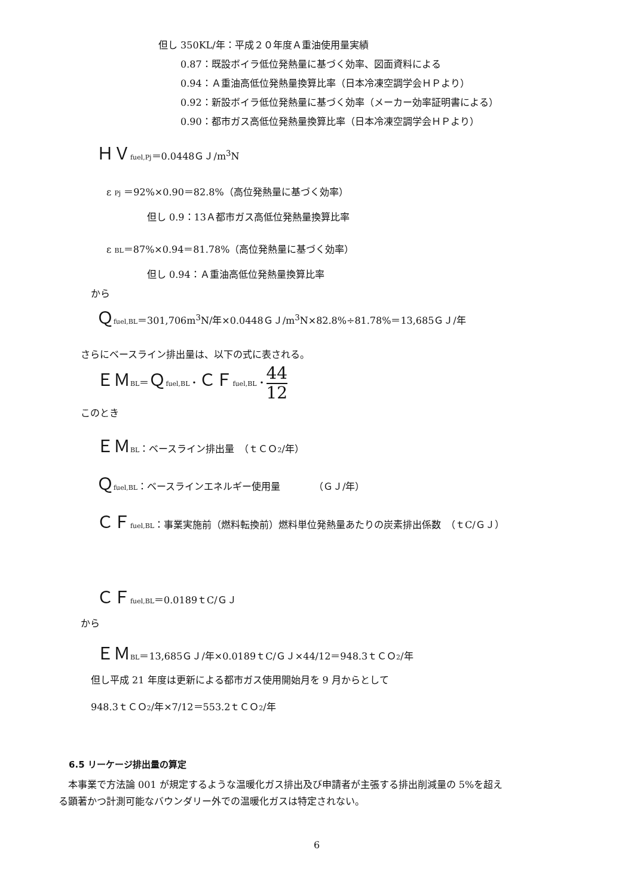但し 350KL/年：平成２０年度Ａ重油使用量実績
0.87：既設ボイラ低位発熱量に基づく効率、図面資料による
0.94：Ａ重油高低位発熱量換算比率（日本冷凍空調学会ＨＰより）
0.92：新設ボイラ低位発熱量に基づく効率（メーカー効率証明書による）
0.90：都市ガス高低位発熱量換算比率（日本冷凍空調学会ＨＰより）
ＨＶ<sub>fuel,Pj</sub>＝0.0448ＧＪ/m<sup>3</sup>N
ε <sub>Pj</sub> ＝92%×0.90＝82.8%（高位発熱量に基づく効率）
但し 0.9：13Ａ都市ガス高低位発熱量換算比率
ε <sub>BL</sub>＝87%×0.94＝81.78%（高位発熱量に基づく効率）
但し 0.94：Ａ重油高低位発熱量換算比率
から
Ｑ<sub>fuel,BL</sub>＝301,706m<sup>3</sup>N/年×0.0448ＧＪ/m<sup>3</sup>N×82.8%÷81.78%＝13,685ＧＪ/年
さらにベースライン排出量は、以下の式に表される。
ＥＭ<sub>BL</sub>＝Ｑ<sub>fuel,BL</sub>・ＣＦ<sub>fuel,BL</sub>・44 12
このとき
ＥＭ<sub>BL</sub>：ベースライン排出量　（ｔＣＯ<sub>2</sub>/年）
Ｑ<sub>fuel,BL</sub>：ベースラインエネルギー使用量　　　　（ＧＪ/年）
ＣＦ<sub>fuel,BL</sub>：事業実施前（燃料転換前）燃料単位発熱量あたりの炭素排出係数　（ｔC/ＧＪ）
ＣＦ<sub>fuel,BL</sub>＝0.0189ｔC/ＧＪ
から
ＥＭ<sub>BL</sub>＝13,685ＧＪ/年×0.0189ｔC/ＧＪ×44/12＝948.3ｔＣＯ<sub>2</sub>/年
但し平成 21 年度は更新による都市ガス使用開始月を 9 月からとして
948.3ｔＣＯ<sub>2</sub>/年×7/12＝553.2ｔＣＯ<sub>2</sub>/年
6.5 リーケージ排出量の算定
　本事業で方法論 001 が規定するような温暖化ガス排出及び申請者が主張する排出削減量の 5%を超え
る顕著かつ計測可能なバウンダリー外での温暖化ガスは特定されない。
6